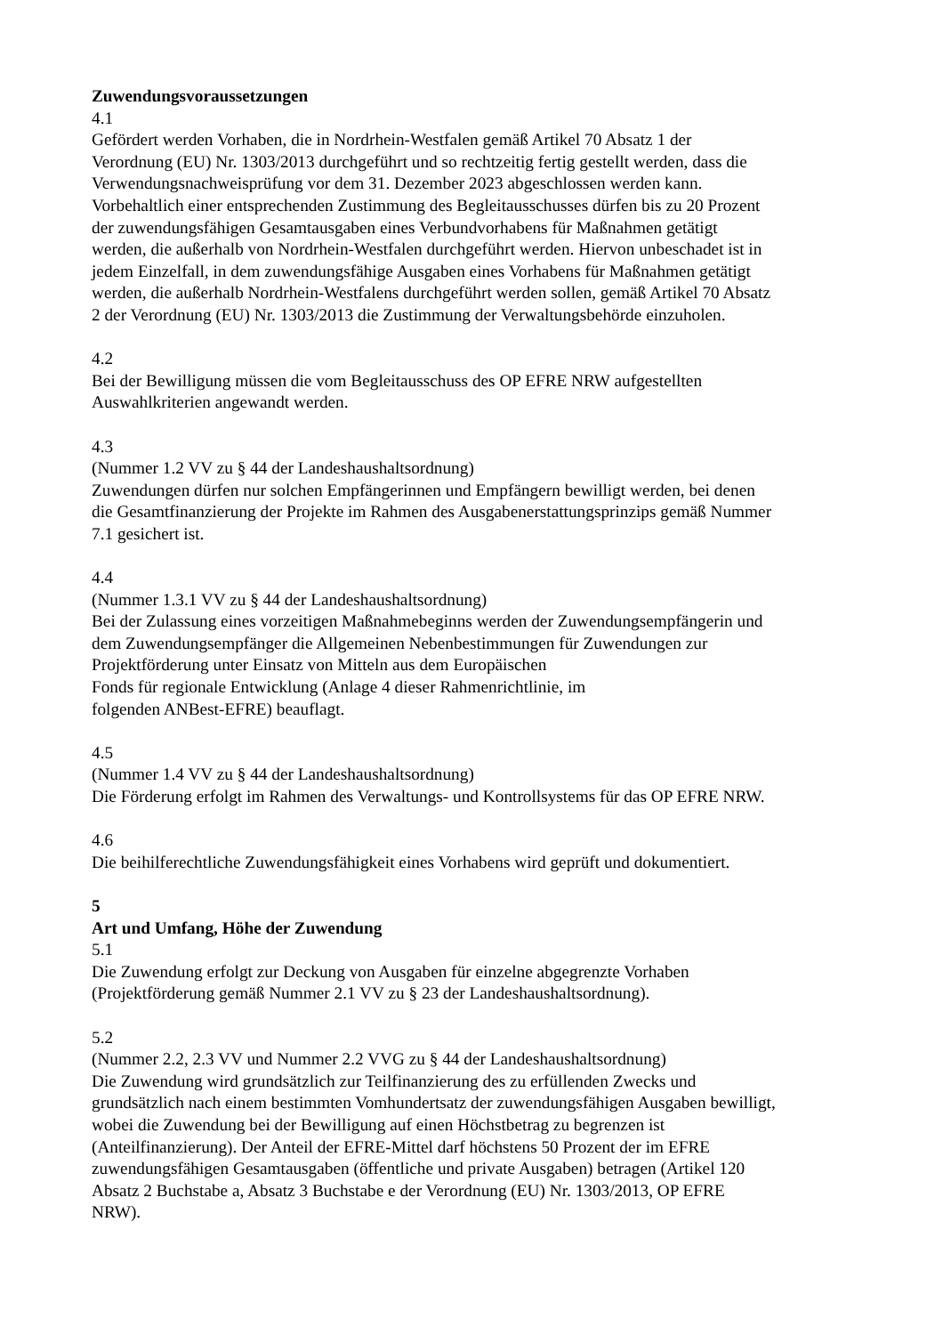Zuwendungsvoraussetzungen
4.1
Gefördert werden Vorhaben, die in Nordrhein-Westfalen gemäß Artikel 70 Absatz 1 der
Verordnung (EU) Nr. 1303/2013 durchgeführt und so rechtzeitig fertig gestellt werden, dass die
Verwendungsnachweisprüfung vor dem 31. Dezember 2023 abgeschlossen werden kann.
Vorbehaltlich einer entsprechenden Zustimmung des Begleitausschusses dürfen bis zu 20 Prozent
der zuwendungsfähigen Gesamtausgaben eines Verbundvorhabens für Maßnahmen getätigt
werden, die außerhalb von Nordrhein-Westfalen durchgeführt werden. Hiervon unbeschadet ist in
jedem Einzelfall, in dem zuwendungsfähige Ausgaben eines Vorhabens für Maßnahmen getätigt
werden, die außerhalb Nordrhein-Westfalens durchgeführt werden sollen, gemäß Artikel 70 Absatz
2 der Verordnung (EU) Nr. 1303/2013 die Zustimmung der Verwaltungsbehörde einzuholen.
4.2
Bei der Bewilligung müssen die vom Begleitausschuss des OP EFRE NRW aufgestellten
Auswahlkriterien angewandt werden.
4.3
(Nummer 1.2 VV zu § 44 der Landeshaushaltsordnung)
Zuwendungen dürfen nur solchen Empfängerinnen und Empfängern bewilligt werden, bei denen
die Gesamtfinanzierung der Projekte im Rahmen des Ausgabenerstattungsprinzips gemäß Nummer
7.1 gesichert ist.
4.4
(Nummer 1.3.1 VV zu § 44 der Landeshaushaltsordnung)
Bei der Zulassung eines vorzeitigen Maßnahmebeginns werden der Zuwendungsempfängerin und
dem Zuwendungsempfänger die Allgemeinen Nebenbestimmungen für Zuwendungen zur
Projektförderung unter Einsatz von Mitteln aus dem Europäischen
Fonds für regionale Entwicklung (Anlage 4 dieser Rahmenrichtlinie, im
folgenden ANBest-EFRE) beauflagt.
4.5
(Nummer 1.4 VV zu § 44 der Landeshaushaltsordnung)
Die Förderung erfolgt im Rahmen des Verwaltungs- und Kontrollsystems für das OP EFRE NRW.
4.6
Die beihilferechtliche Zuwendungsfähigkeit eines Vorhabens wird geprüft und dokumentiert.
5
Art und Umfang, Höhe der Zuwendung
5.1
Die Zuwendung erfolgt zur Deckung von Ausgaben für einzelne abgegrenzte Vorhaben
(Projektförderung gemäß Nummer 2.1 VV zu § 23 der Landeshaushaltsordnung).
5.2
(Nummer 2.2, 2.3 VV und Nummer 2.2 VVG zu § 44 der Landeshaushaltsordnung)
Die Zuwendung wird grundsätzlich zur Teilfinanzierung des zu erfüllenden Zwecks und
grundsätzlich nach einem bestimmten Vomhundertsatz der zuwendungsfähigen Ausgaben bewilligt,
wobei die Zuwendung bei der Bewilligung auf einen Höchstbetrag zu begrenzen ist
(Anteilfinanzierung). Der Anteil der EFRE-Mittel darf höchstens 50 Prozent der im EFRE
zuwendungsfähigen Gesamtausgaben (öffentliche und private Ausgaben) betragen (Artikel 120
Absatz 2 Buchstabe a, Absatz 3 Buchstabe e der Verordnung (EU) Nr. 1303/2013, OP EFRE
NRW).